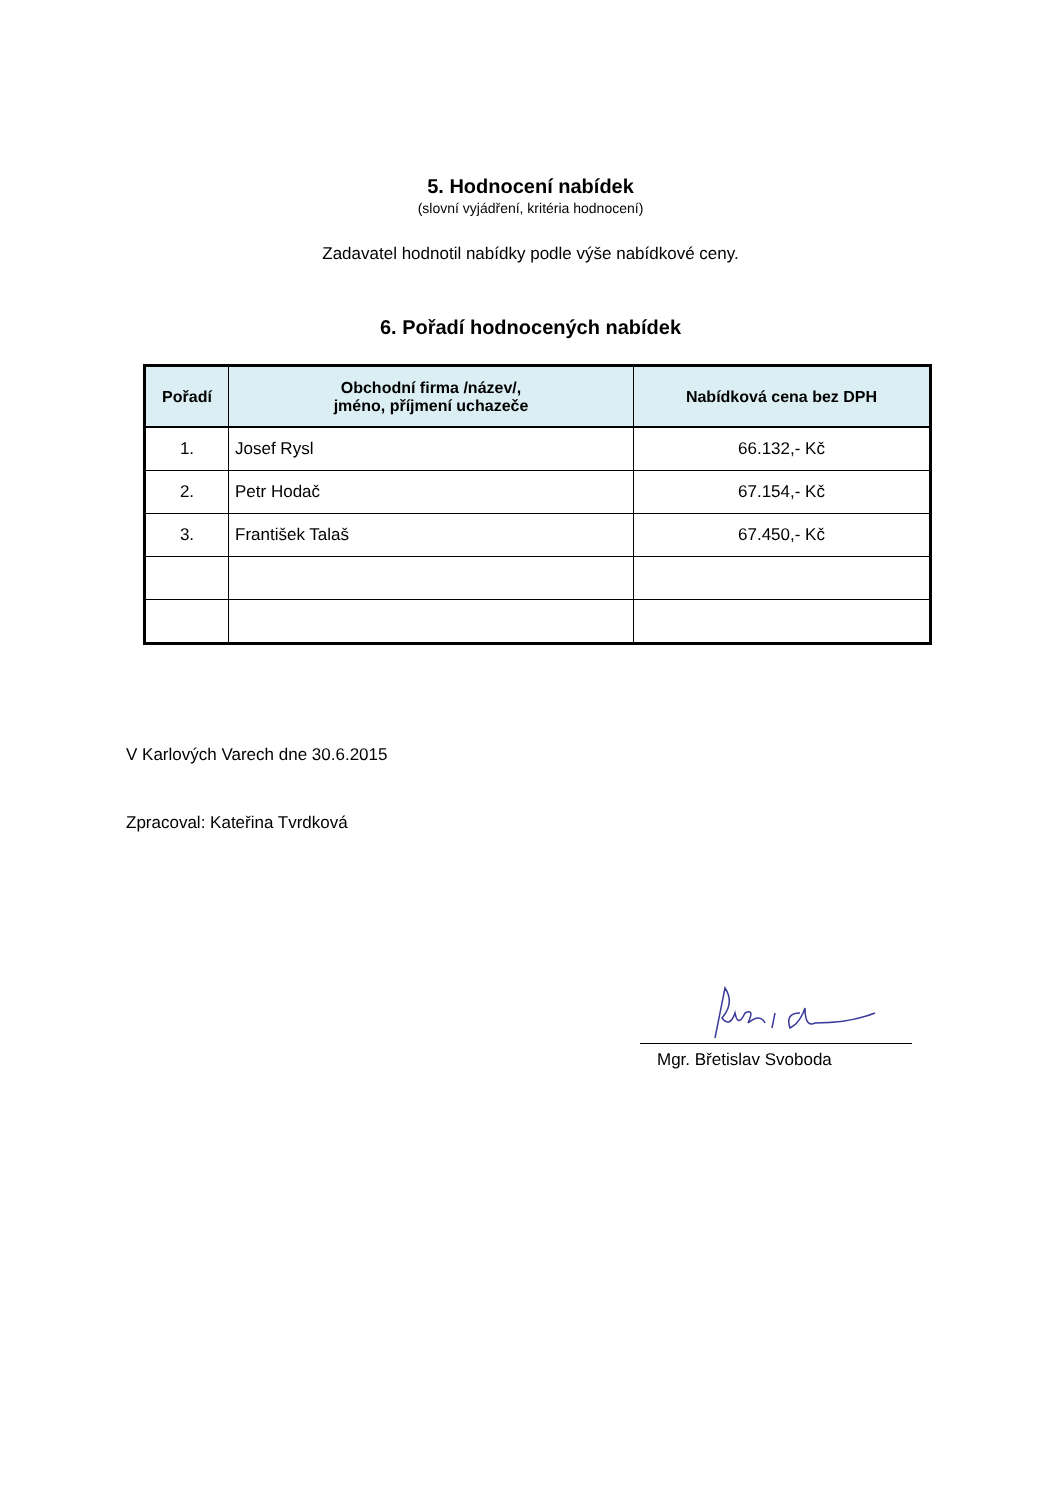5. Hodnocení nabídek
(slovní vyjádření, kritéria hodnocení)
Zadavatel hodnotil nabídky podle výše nabídkové ceny.
6. Pořadí hodnocených nabídek
| Pořadí | Obchodní firma /název/, jméno, příjmení uchazeče | Nabídková cena bez DPH |
| --- | --- | --- |
| 1. | Josef Rysl | 66.132,- Kč |
| 2. | Petr Hodač | 67.154,- Kč |
| 3. | František Talaš | 67.450,- Kč |
V Karlových Varech dne 30.6.2015
Zpracoval: Kateřina Tvrdková
Mgr. Břetislav Svoboda